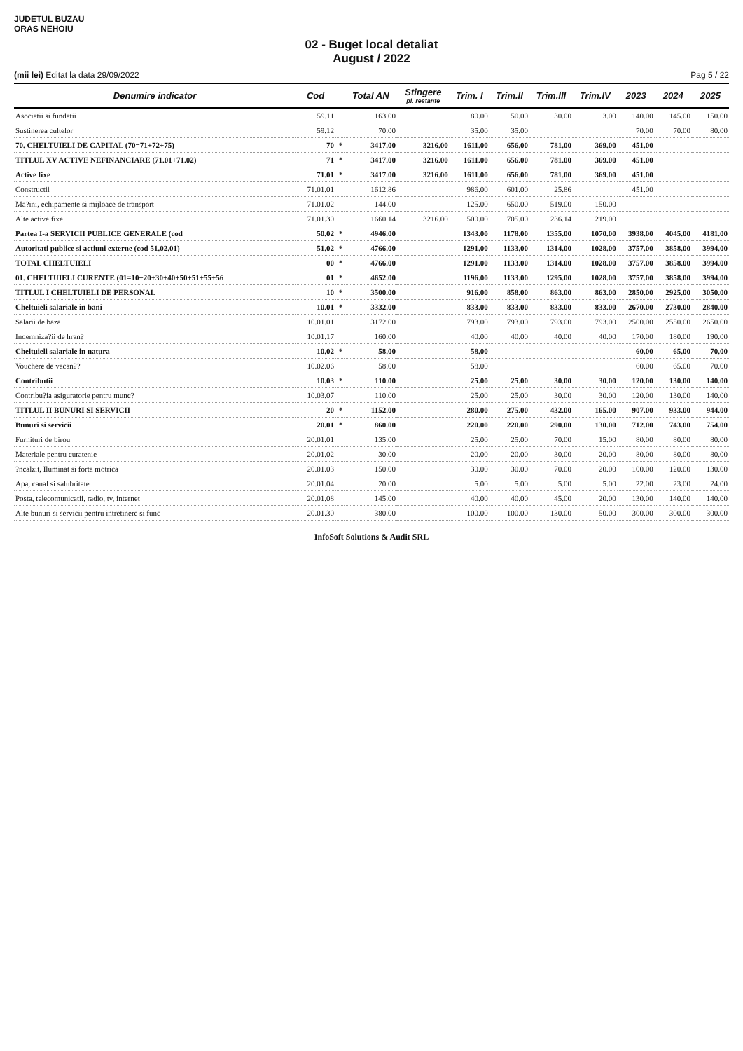JUDETUL BUZAU
ORAS NEHOIU
02 - Buget local detaliat
August / 2022
(mii lei) Editat la data 29/09/2022 Pag 5 / 22
| Denumire indicator | Cod | | Total AN | Stingere pl. restante | Trim. I | Trim.II | Trim.III | Trim.IV | 2023 | 2024 | 2025 |
| --- | --- | --- | --- | --- | --- | --- | --- | --- | --- | --- | --- |
| Asociatii si fundatii | 59.11 | | 163.00 | | 80.00 | 50.00 | 30.00 | 3.00 | 140.00 | 145.00 | 150.00 |
| Sustinerea cultelor | 59.12 | | 70.00 | | 35.00 | 35.00 | | | 70.00 | 70.00 | 80.00 |
| 70. CHELTUIELI DE CAPITAL (70=71+72+75) | 70 | * | 3417.00 | 3216.00 | 1611.00 | 656.00 | 781.00 | 369.00 | 451.00 | | |
| TITLUL XV ACTIVE NEFINANCIARE (71.01+71.02) | 71 | * | 3417.00 | 3216.00 | 1611.00 | 656.00 | 781.00 | 369.00 | 451.00 | | |
| Active fixe | 71.01 | * | 3417.00 | 3216.00 | 1611.00 | 656.00 | 781.00 | 369.00 | 451.00 | | |
| Constructii | 71.01.01 | | 1612.86 | | 986.00 | 601.00 | 25.86 | | 451.00 | | |
| Ma?ini, echipamente si mijloace de transport | 71.01.02 | | 144.00 | | 125.00 | -650.00 | 519.00 | 150.00 | | | |
| Alte active fixe | 71.01.30 | | 1660.14 | 3216.00 | 500.00 | 705.00 | 236.14 | 219.00 | | | |
| Partea I-a SERVICII PUBLICE GENERALE (cod | 50.02 | * | 4946.00 | | 1343.00 | 1178.00 | 1355.00 | 1070.00 | 3938.00 | 4045.00 | 4181.00 |
| Autoritati publice si actiuni externe (cod 51.02.01) | 51.02 | * | 4766.00 | | 1291.00 | 1133.00 | 1314.00 | 1028.00 | 3757.00 | 3858.00 | 3994.00 |
| TOTAL CHELTUIELI | 00 | * | 4766.00 | | 1291.00 | 1133.00 | 1314.00 | 1028.00 | 3757.00 | 3858.00 | 3994.00 |
| 01. CHELTUIELI CURENTE (01=10+20+30+40+50+51+55+56 | 01 | * | 4652.00 | | 1196.00 | 1133.00 | 1295.00 | 1028.00 | 3757.00 | 3858.00 | 3994.00 |
| TITLUL I CHELTUIELI DE PERSONAL | 10 | * | 3500.00 | | 916.00 | 858.00 | 863.00 | 863.00 | 2850.00 | 2925.00 | 3050.00 |
| Cheltuieli salariale in bani | 10.01 | * | 3332.00 | | 833.00 | 833.00 | 833.00 | 833.00 | 2670.00 | 2730.00 | 2840.00 |
| Salarii de baza | 10.01.01 | | 3172.00 | | 793.00 | 793.00 | 793.00 | 793.00 | 2500.00 | 2550.00 | 2650.00 |
| Indemniza?ii de hran? | 10.01.17 | | 160.00 | | 40.00 | 40.00 | 40.00 | 40.00 | 170.00 | 180.00 | 190.00 |
| Cheltuieli salariale in natura | 10.02 | * | 58.00 | | 58.00 | | | | 60.00 | 65.00 | 70.00 |
| Vouchere de vacan?? | 10.02.06 | | 58.00 | | 58.00 | | | | 60.00 | 65.00 | 70.00 |
| Contributii | 10.03 | * | 110.00 | | 25.00 | 25.00 | 30.00 | 30.00 | 120.00 | 130.00 | 140.00 |
| Contribu?ia asiguratorie pentru munc? | 10.03.07 | | 110.00 | | 25.00 | 25.00 | 30.00 | 30.00 | 120.00 | 130.00 | 140.00 |
| TITLUL II BUNURI SI SERVICII | 20 | * | 1152.00 | | 280.00 | 275.00 | 432.00 | 165.00 | 907.00 | 933.00 | 944.00 |
| Bunuri si servicii | 20.01 | * | 860.00 | | 220.00 | 220.00 | 290.00 | 130.00 | 712.00 | 743.00 | 754.00 |
| Furnituri de birou | 20.01.01 | | 135.00 | | 25.00 | 25.00 | 70.00 | 15.00 | 80.00 | 80.00 | 80.00 |
| Materiale pentru curatenie | 20.01.02 | | 30.00 | | 20.00 | 20.00 | -30.00 | 20.00 | 80.00 | 80.00 | 80.00 |
| ?ncalzit, Iluminat si forta motrica | 20.01.03 | | 150.00 | | 30.00 | 30.00 | 70.00 | 20.00 | 100.00 | 120.00 | 130.00 |
| Apa, canal si salubritate | 20.01.04 | | 20.00 | | 5.00 | 5.00 | 5.00 | 5.00 | 22.00 | 23.00 | 24.00 |
| Posta, telecomunicatii, radio, tv, internet | 20.01.08 | | 145.00 | | 40.00 | 40.00 | 45.00 | 20.00 | 130.00 | 140.00 | 140.00 |
| Alte bunuri si servicii pentru intretinere si func | 20.01.30 | | 380.00 | | 100.00 | 100.00 | 130.00 | 50.00 | 300.00 | 300.00 | 300.00 |
InfoSoft Solutions & Audit SRL